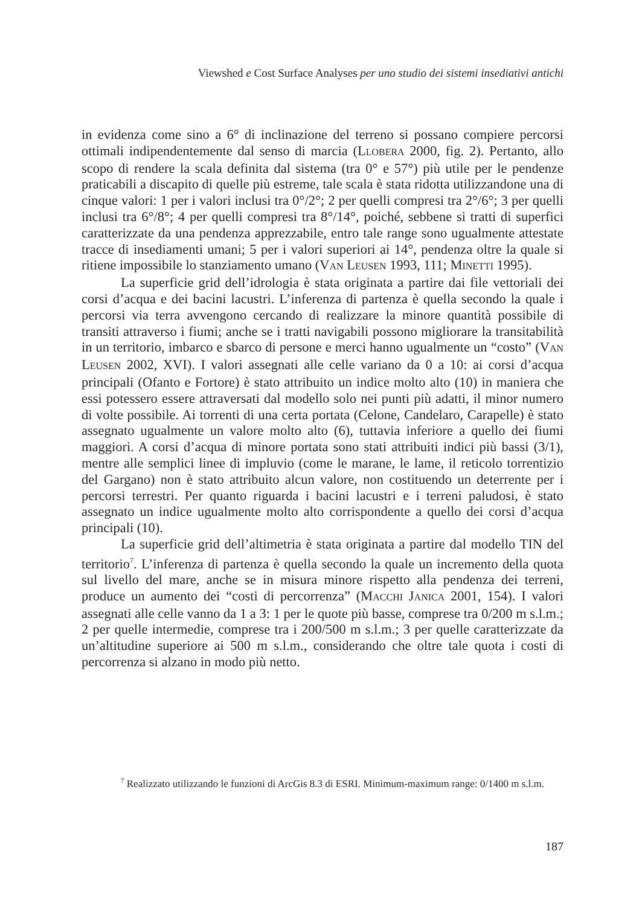Viewshed e Cost Surface Analyses per uno studio dei sistemi insediativi antichi
in evidenza come sino a 6° di inclinazione del terreno si possano compiere percorsi ottimali indipendentemente dal senso di marcia (LLOBERA 2000, fig. 2). Pertanto, allo scopo di rendere la scala definita dal sistema (tra 0° e 57°) più utile per le pendenze praticabili a discapito di quelle più estreme, tale scala è stata ridotta utilizzandone una di cinque valori: 1 per i valori inclusi tra 0°/2°; 2 per quelli compresi tra 2°/6°; 3 per quelli inclusi tra 6°/8°; 4 per quelli compresi tra 8°/14°, poiché, sebbene si tratti di superfici caratterizzate da una pendenza apprezzabile, entro tale range sono ugualmente attestate tracce di insediamenti umani; 5 per i valori superiori ai 14°, pendenza oltre la quale si ritiene impossibile lo stanziamento umano (VAN LEUSEN 1993, 111; MINETTI 1995).
La superficie grid dell’idrologia è stata originata a partire dai file vettoriali dei corsi d’acqua e dei bacini lacustri. L’inferenza di partenza è quella secondo la quale i percorsi via terra avvengono cercando di realizzare la minore quantità possibile di transiti attraverso i fiumi; anche se i tratti navigabili possono migliorare la transitabilità in un territorio, imbarco e sbarco di persone e merci hanno ugualmente un “costo” (VAN LEUSEN 2002, XVI). I valori assegnati alle celle variano da 0 a 10: ai corsi d’acqua principali (Ofanto e Fortore) è stato attribuito un indice molto alto (10) in maniera che essi potessero essere attraversati dal modello solo nei punti più adatti, il minor numero di volte possibile. Ai torrenti di una certa portata (Celone, Candelaro, Carapelle) è stato assegnato ugualmente un valore molto alto (6), tuttavia inferiore a quello dei fiumi maggiori. A corsi d’acqua di minore portata sono stati attribuiti indici più bassi (3/1), mentre alle semplici linee di impluvio (come le marane, le lame, il reticolo torrentizio del Gargano) non è stato attribuito alcun valore, non costituendo un deterrente per i percorsi terrestri. Per quanto riguarda i bacini lacustri e i terreni paludosi, è stato assegnato un indice ugualmente molto alto corrispondente a quello dei corsi d’acqua principali (10).
La superficie grid dell’altimetria è stata originata a partire dal modello TIN del territorio<sup>7</sup>. L’inferenza di partenza è quella secondo la quale un incremento della quota sul livello del mare, anche se in misura minore rispetto alla pendenza dei terreni, produce un aumento dei “costi di percorrenza” (MACCHI JANICA 2001, 154). I valori assegnati alle celle vanno da 1 a 3: 1 per le quote più basse, comprese tra 0/200 m s.l.m.; 2 per quelle intermedie, comprese tra i 200/500 m s.l.m.; 3 per quelle caratterizzate da un’altitudine superiore ai 500 m s.l.m., considerando che oltre tale quota i costi di percorrenza si alzano in modo più netto.
<sup>7</sup> Realizzato utilizzando le funzioni di ArcGis 8.3 di ESRI. Minimum-maximum range: 0/1400 m s.l.m.
187